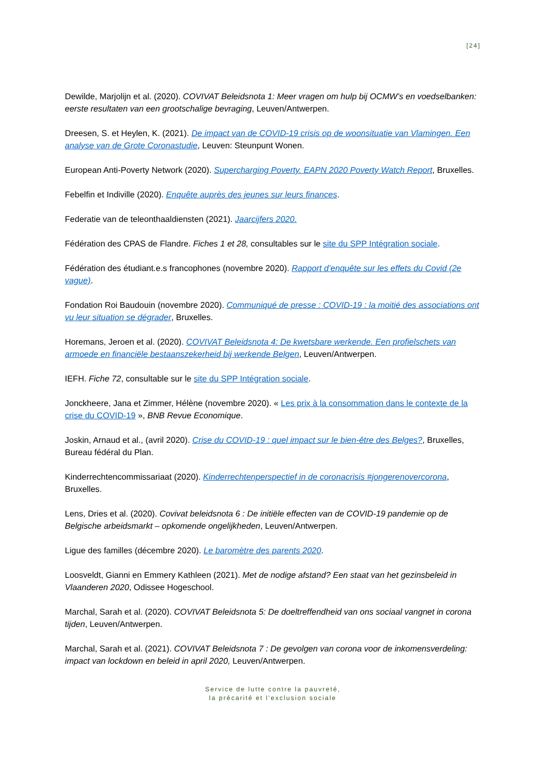[24]
Dewilde, Marjolijn et al. (2020). COVIVAT Beleidsnota 1: Meer vragen om hulp bij OCMW’s en voedselbanken: eerste resultaten van een grootschalige bevraging, Leuven/Antwerpen.
Dreesen, S. et Heylen, K. (2021). De impact van de COVID-19 crisis op de woonsituatie van Vlamingen. Een analyse van de Grote Coronastudie, Leuven: Steunpunt Wonen.
European Anti-Poverty Network (2020). Supercharging Poverty. EAPN 2020 Poverty Watch Report, Bruxelles.
Febelfin et Indiville (2020). Enquête auprès des jeunes sur leurs finances.
Federatie van de teleonthaaldiensten (2021). Jaarcijfers 2020.
Fédération des CPAS de Flandre. Fiches 1 et 28, consultables sur le site du SPP Intégration sociale.
Fédération des étudiant.e.s francophones (novembre 2020). Rapport d’enquête sur les effets du Covid (2e vague).
Fondation Roi Baudouin (novembre 2020). Communiqué de presse : COVID-19 : la moitié des associations ont vu leur situation se dégrader, Bruxelles.
Horemans, Jeroen et al. (2020). COVIVAT Beleidsnota 4: De kwetsbare werkende. Een profielschets van armoede en financiële bestaanszekerheid bij werkende Belgen, Leuven/Antwerpen.
IEFH. Fiche 72, consultable sur le site du SPP Intégration sociale.
Jonckheere, Jana et Zimmer, Hélène (novembre 2020). « Les prix à la consommation dans le contexte de la crise du COVID-19 », BNB Revue Economique.
Joskin, Arnaud et al., (avril 2020). Crise du COVID-19 : quel impact sur le bien-être des Belges?, Bruxelles, Bureau fédéral du Plan.
Kinderrechtencommissariaat (2020). Kinderrechtenperspectief in de coronacrisis #jongerenovercorona, Bruxelles.
Lens, Dries et al. (2020). Covivat beleidsnota 6 : De initiële effecten van de COVID-19 pandemie op de Belgische arbeidsmarkt – opkomende ongelijkheden, Leuven/Antwerpen.
Ligue des familles (décembre 2020). Le baromètre des parents 2020.
Loosveldt, Gianni en Emmery Kathleen (2021). Met de nodige afstand? Een staat van het gezinsbeleid in Vlaanderen 2020, Odissee Hogeschool.
Marchal, Sarah et al. (2020). COVIVAT Beleidsnota 5: De doeltreffendheid van ons sociaal vangnet in corona tijden, Leuven/Antwerpen.
Marchal, Sarah et al. (2021). COVIVAT Beleidsnota 7 : De gevolgen van corona voor de inkomensverdeling: impact van lockdown en beleid in april 2020, Leuven/Antwerpen.
Service de lutte contre la pauvreté,
la précarité et l’exclusion sociale